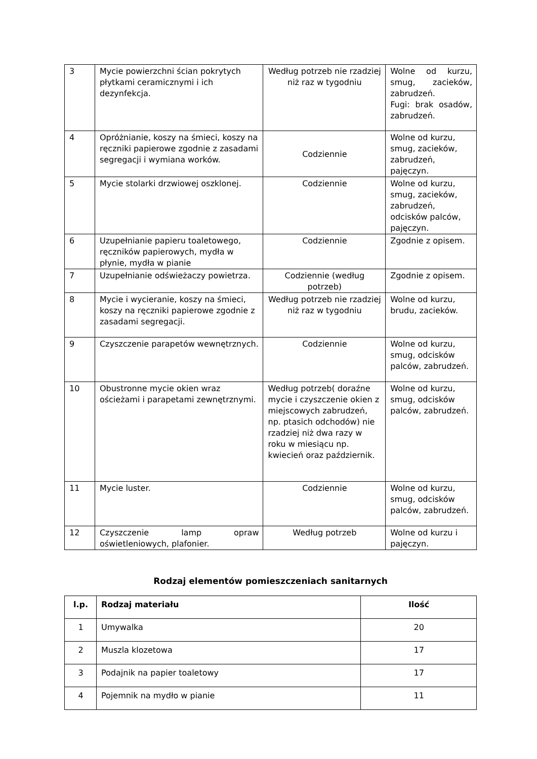| 3 | Mycie powierzchni ścian pokrytych płytkami ceramicznymi i ich dezynfekcja. | Według potrzeb nie rzadziej niż raz w tygodniu | Wolne od kurzu, smug, zacieków, zabrudzeń. Fugi: brak osadów, zabrudzeń. |
| 4 | Opróżnianie, koszy na śmieci, koszy na ręczniki papierowe zgodnie z zasadami segregacji i wymiana worków. | Codziennie | Wolne od kurzu, smug, zacieków, zabrudzeń, pajęczyn. |
| 5 | Mycie stolarki drzwiowej oszklonej. | Codziennie | Wolne od kurzu, smug, zacieków, zabrudzeń, odcisków palców, pajęczyn. |
| 6 | Uzupełnianie papieru toaletowego, ręczników papierowych, mydła w płynie, mydła w pianie | Codziennie | Zgodnie z opisem. |
| 7 | Uzupełnianie odświeżaczy powietrza. | Codziennie (według potrzeb) | Zgodnie z opisem. |
| 8 | Mycie i wycieranie, koszy na śmieci, koszy na ręczniki papierowe zgodnie z zasadami segregacji. | Według potrzeb nie rzadziej niż raz w tygodniu | Wolne od kurzu, brudu, zacieków. |
| 9 | Czyszczenie parapetów wewnętrznych. | Codziennie | Wolne od kurzu, smug, odcisków palców, zabrudzeń. |
| 10 | Obustronne mycie okien wraz ościeżami i parapetami zewnętrznymi. | Według potrzeb( doraźne mycie i czyszczenie okien z miejscowych zabrudzeń, np. ptasich odchodów) nie rzadziej niż dwa razy w roku w miesiącu np. kwiecień oraz październik. | Wolne od kurzu, smug, odcisków palców, zabrudzeń. |
| 11 | Mycie luster. | Codziennie | Wolne od kurzu, smug, odcisków palców, zabrudzeń. |
| 12 | Czyszczenie lamp opraw oświetleniowych, plafonier. | Według potrzeb | Wolne od kurzu i pajęczyn. |
Rodzaj elementów pomieszczeniach sanitarnych
| l.p. | Rodzaj materiału | Ilość |
| --- | --- | --- |
| 1 | Umywalka | 20 |
| 2 | Muszla klozetowa | 17 |
| 3 | Podajnik na papier toaletowy | 17 |
| 4 | Pojemnik na mydło w pianie | 11 |